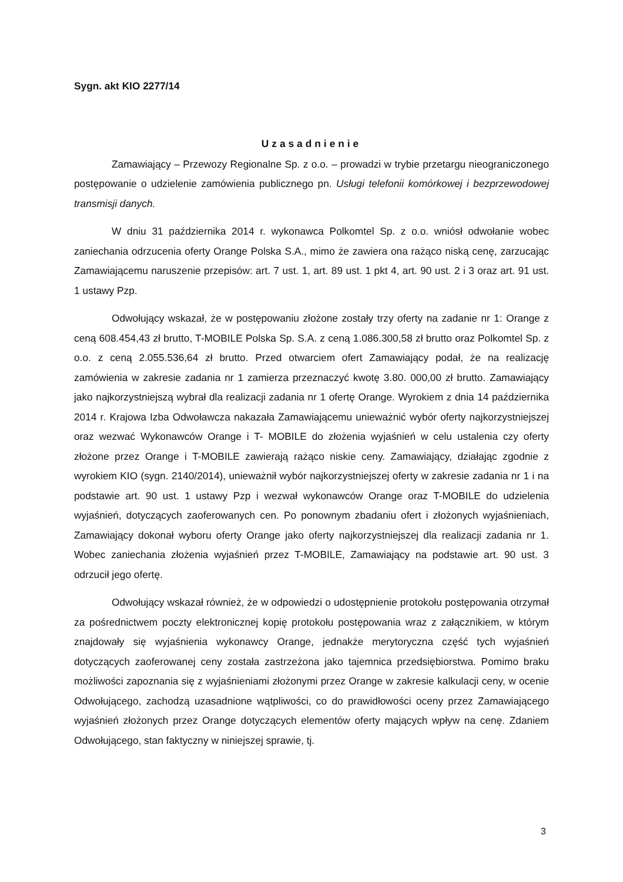Sygn. akt KIO 2277/14
Uzasadnienie
Zamawiający – Przewozy Regionalne Sp. z o.o. – prowadzi w trybie przetargu nieograniczonego postępowanie o udzielenie zamówienia publicznego pn. Usługi telefonii komórkowej i bezprzewodowej transmisji danych.
W dniu 31 października 2014 r. wykonawca Polkomtel Sp. z o.o. wniósł odwołanie wobec zaniechania odrzucenia oferty Orange Polska S.A., mimo że zawiera ona rażąco niską cenę, zarzucając Zamawiającemu naruszenie przepisów: art. 7 ust. 1, art. 89 ust. 1 pkt 4, art. 90 ust. 2 i 3 oraz art. 91 ust. 1 ustawy Pzp.
Odwołujący wskazał, że w postępowaniu złożone zostały trzy oferty na zadanie nr 1: Orange z ceną 608.454,43 zł brutto, T-MOBILE Polska Sp. S.A. z ceną 1.086.300,58 zł brutto oraz Polkomtel Sp. z o.o. z ceną 2.055.536,64 zł brutto. Przed otwarciem ofert Zamawiający podał, że na realizację zamówienia w zakresie zadania nr 1 zamierza przeznaczyć kwotę 3.80. 000,00 zł brutto. Zamawiający jako najkorzystniejszą wybrał dla realizacji zadania nr 1 ofertę Orange. Wyrokiem z dnia 14 października 2014 r. Krajowa Izba Odwoławcza nakazała Zamawiającemu unieważnić wybór oferty najkorzystniejszej oraz wezwać Wykonawców Orange i T- MOBILE do złożenia wyjaśnień w celu ustalenia czy oferty złożone przez Orange i T-MOBILE zawierają rażąco niskie ceny. Zamawiający, działając zgodnie z wyrokiem KIO (sygn. 2140/2014), unieważnił wybór najkorzystniejszej oferty w zakresie zadania nr 1 i na podstawie art. 90 ust. 1 ustawy Pzp i wezwał wykonawców Orange oraz T-MOBILE do udzielenia wyjaśnień, dotyczących zaoferowanych cen. Po ponownym zbadaniu ofert i złożonych wyjaśnieniach, Zamawiający dokonał wyboru oferty Orange jako oferty najkorzystniejszej dla realizacji zadania nr 1. Wobec zaniechania złożenia wyjaśnień przez T-MOBILE, Zamawiający na podstawie art. 90 ust. 3 odrzucił jego ofertę.
Odwołujący wskazał również, że w odpowiedzi o udostępnienie protokołu postępowania otrzymał za pośrednictwem poczty elektronicznej kopię protokołu postępowania wraz z załącznikiem, w którym znajdowały się wyjaśnienia wykonawcy Orange, jednakże merytoryczna część tych wyjaśnień dotyczących zaoferowanej ceny została zastrzeżona jako tajemnica przedsiębiorstwa. Pomimo braku możliwości zapoznania się z wyjaśnieniami złożonymi przez Orange w zakresie kalkulacji ceny, w ocenie Odwołującego, zachodzą uzasadnione wątpliwości, co do prawidłowości oceny przez Zamawiającego wyjaśnień złożonych przez Orange dotyczących elementów oferty mających wpływ na cenę. Zdaniem Odwołującego, stan faktyczny w niniejszej sprawie, tj.
3